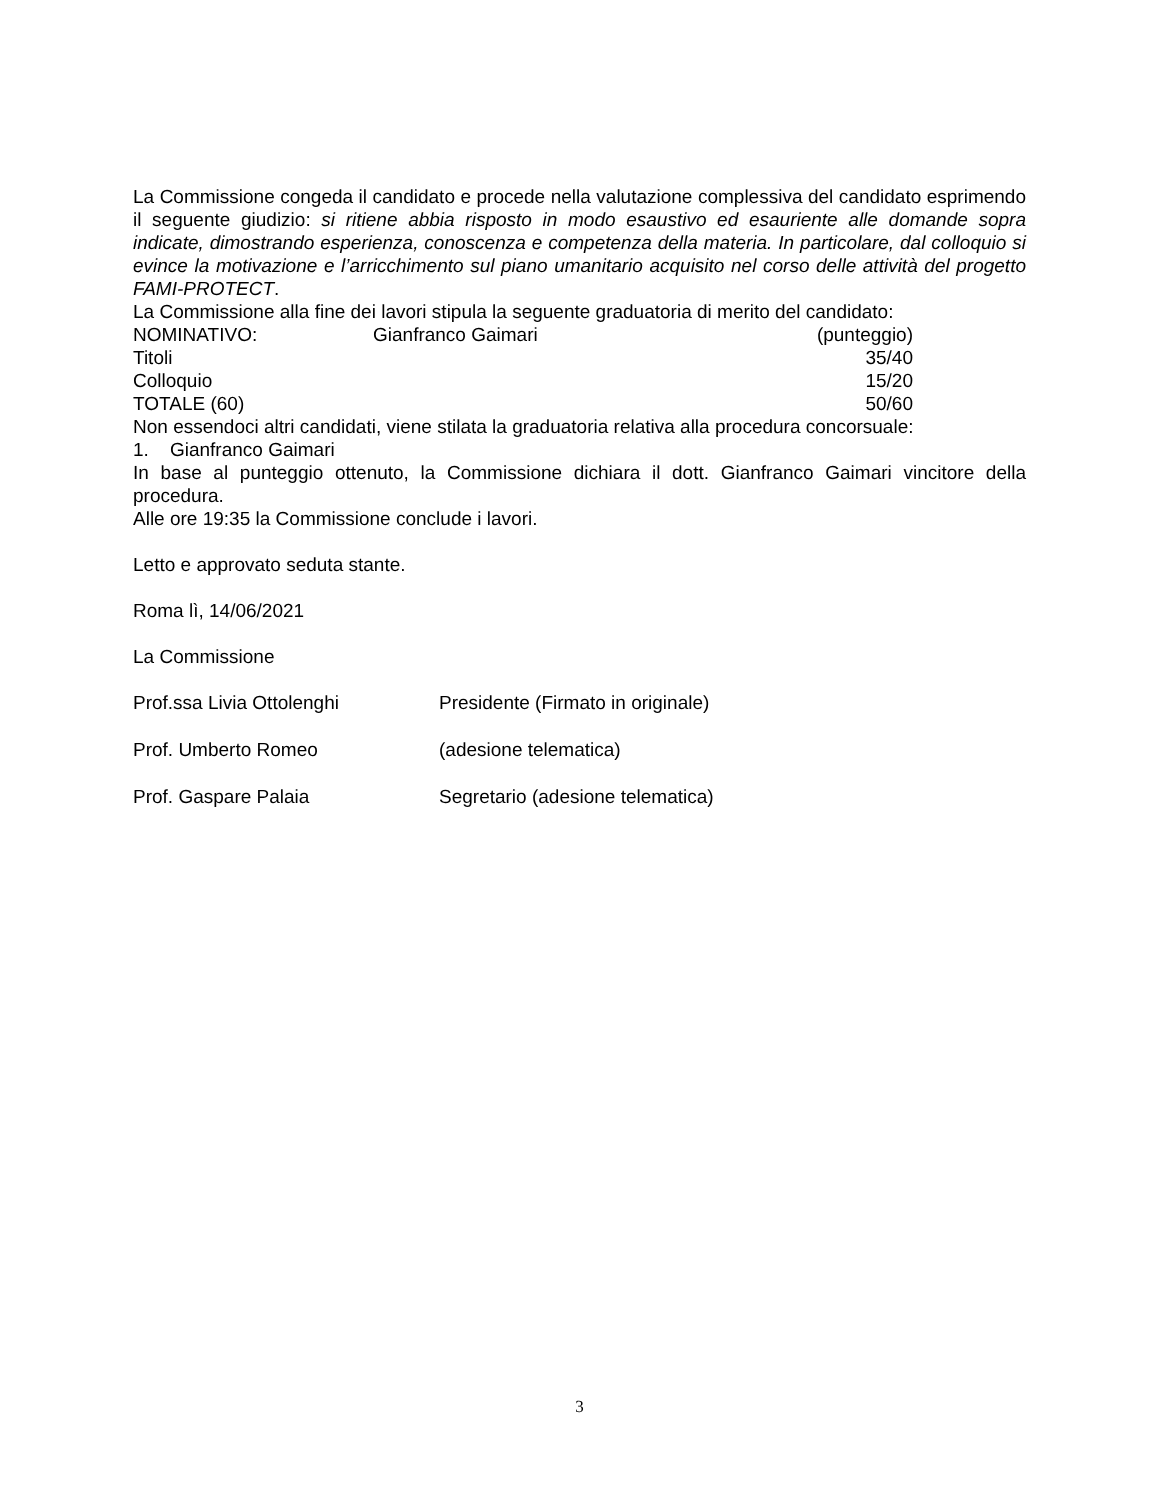La Commissione congeda il candidato e procede nella valutazione complessiva del candidato esprimendo il seguente giudizio: si ritiene abbia risposto in modo esaustivo ed esauriente alle domande sopra indicate, dimostrando esperienza, conoscenza e competenza della materia. In particolare, dal colloquio si evince la motivazione e l’arricchimento sul piano umanitario acquisito nel corso delle attività del progetto FAMI-PROTECT.
La Commissione alla fine dei lavori stipula la seguente graduatoria di merito del candidato:
| NOMINATIVO: | Gianfranco Gaimari | (punteggio) |
| Titoli | | 35/40 |
| Colloquio | | 15/20 |
| TOTALE (60) | | 50/60 |
Non essendoci altri candidati, viene stilata la graduatoria relativa alla procedura concorsuale:
1. Gianfranco Gaimari
In base al punteggio ottenuto, la Commissione dichiara il dott. Gianfranco Gaimari vincitore della procedura.
Alle ore 19:35 la Commissione conclude i lavori.
Letto e approvato seduta stante.
Roma lì, 14/06/2021
La Commissione
| Prof.ssa Livia Ottolenghi | Presidente (Firmato in originale) |
| Prof. Umberto Romeo | (adesione telematica) |
| Prof. Gaspare Palaia | Segretario (adesione telematica) |
3